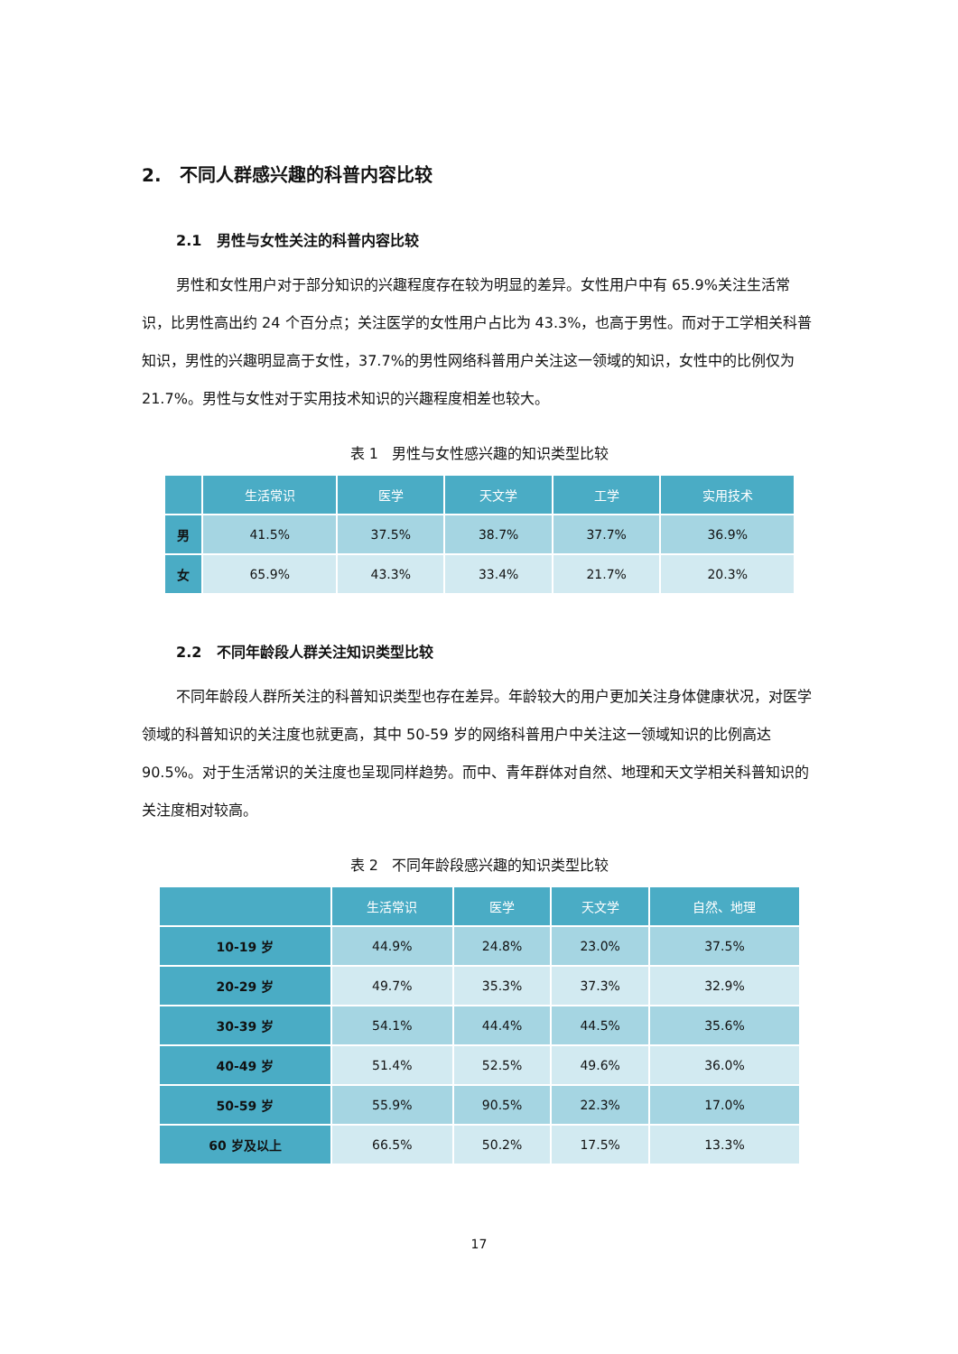2. 不同人群感兴趣的科普内容比较
2.1 男性与女性关注的科普内容比较
男性和女性用户对于部分知识的兴趣程度存在较为明显的差异。女性用户中有 65.9%关注生活常识，比男性高出约 24 个百分点；关注医学的女性用户占比为 43.3%，也高于男性。而对于工学相关科普知识，男性的兴趣明显高于女性，37.7%的男性网络科普用户关注这一领域的知识，女性中的比例仅为 21.7%。男性与女性对于实用技术知识的兴趣程度相差也较大。
表 1 男性与女性感兴趣的知识类型比较
| | 生活常识 | 医学 | 天文学 | 工学 | 实用技术 |
| --- | --- | --- | --- | --- | --- |
| 男 | 41.5% | 37.5% | 38.7% | 37.7% | 36.9% |
| 女 | 65.9% | 43.3% | 33.4% | 21.7% | 20.3% |
2.2 不同年龄段人群关注知识类型比较
不同年龄段人群所关注的科普知识类型也存在差异。年龄较大的用户更加关注身体健康状况，对医学领域的科普知识的关注度也就更高，其中 50-59 岁的网络科普用户中关注这一领域知识的比例高达 90.5%。对于生活常识的关注度也呈现同样趋势。而中、青年群体对自然、地理和天文学相关科普知识的关注度相对较高。
表 2 不同年龄段感兴趣的知识类型比较
| | 生活常识 | 医学 | 天文学 | 自然、地理 |
| --- | --- | --- | --- | --- |
| 10-19 岁 | 44.9% | 24.8% | 23.0% | 37.5% |
| 20-29 岁 | 49.7% | 35.3% | 37.3% | 32.9% |
| 30-39 岁 | 54.1% | 44.4% | 44.5% | 35.6% |
| 40-49 岁 | 51.4% | 52.5% | 49.6% | 36.0% |
| 50-59 岁 | 55.9% | 90.5% | 22.3% | 17.0% |
| 60 岁及以上 | 66.5% | 50.2% | 17.5% | 13.3% |
17